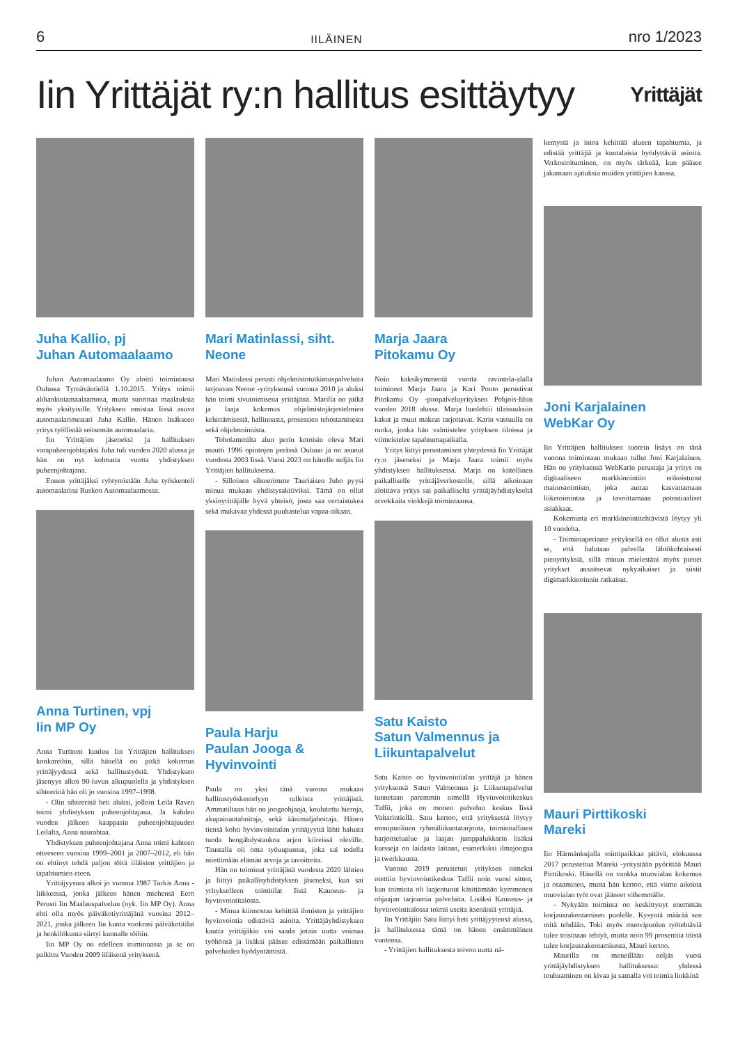6 IILÄINEN nro 1/2023
Iin Yrittäjät ry:n hallitus esittäytyy Yrittäjät
Juha Kallio, pj
Juhan Automaalaamo
Juhan Automaalaamo Oy aloitti toimintansa Oulussa Tyrnäväntiellä 1.10.2015. Yritys toimii alihankintamaalaamona, mutta suorittaa maalauksia myös yksityisille. Yrityksen omistaa Iissä asuva automaalarimestari Juha Kallio. Hänen lisäkseen yritys työllistää seitsemän automaalaria.
Iin Yrittäjien jäseneksi ja hallituksen varapuheenjohtajaksi Juha tuli vuoden 2020 alussa ja hän on nyt kolmatta vuotta yhdistyksen puheenjohtajana.
Ennen yrittäjäksi ryhtymistään Juha työskenteli automaalarina Ruskon Automaalaamossa.
Anna Turtinen, vpj
Iin MP Oy
Anna Turtinen kuuluu Iin Yrittäjien hallituksen konkareihin, sillä hänellä on pitkä kokemus yrittäjyydestä sekä hallitustyöstä. Yhdistyksen jäsenyys alkoi 90-luvun alkupuolella ja yhdistyksen sihteerinä hän oli jo vuosina 1997–1998.
- Olin sihteerinä heti aluksi, jolloin Leila Raven toimi yhdistyksen puheenjohtajana. Ja kahden vuoden jälkeen kaappasin puheenjohtajuuden Leilalta, Anna naurahtaa.
Yhdistyksen puheenjohtajana Anna toimi kahteen otteeseen vuosina 1999–2001 ja 2007–2012, eli hän on ehtinyt tehdä paljon töitä iiläisten yrittäjien ja tapahtumien eteen.
Yrittäjyysura alkoi jo vuonna 1987 Turkis Anna -liikkeessä, jonka jälkeen hänen miehensä Eero Perusti Iin Maalauspalvelun (nyk. Iin MP Oy). Anna ehti olla myös päiväkotiyrittäjänä vuosina 2012–2021, jonka jälkeen Iin kunta vuokrasi päiväkotitilat ja henkilökunta siirtyi kunnalle töihin.
Iin MP Oy on edelleen toiminnassa ja se on palkittu Vuoden 2009 iiläisenä yrityksenä.
Mari Matinlassi, siht.
Neone
Mari Matinlassi perusti ohjelmistotutkimuspalveluita tarjoavan Neone -yrityksensä vuonna 2010 ja aluksi hän toimi sivutoimisena yrittäjänä. Marilla on pitkä ja laaja kokemus ohjelmistojärjestelmien kehittämisestä, hallinnasta, prosessien tehostamisesta sekä ohjelmoinnista.
Toholammilta alun perin kotoisin oleva Mari muutti 1996 opintojen perässä Ouluun ja on asunut vuodesta 2003 Iissä. Vuosi 2023 on hänelle neljäs Iin Yrittäjien hallituksessa.
- Silloinen sihteerimme Tauriaisen Juho pyysi minua mukaan yhdistysaktiiviksi. Tämä on ollut yksinyrittäjälle hyvä yhteisö, josta saa vertaistukea sekä mukavaa yhdessä puuhastelua vapaa-aikaan.
Paula Harju
Paulan Jooga & Hyvinvointi
Paula on yksi tänä vuonna mukaan hallitustyöskentelyyn tulleista yrittäjistä. Ammatiltaan hän on joogaohjaaja, koulutettu hieroja, akupainantahoitaja, sekä äänimaljahoitaja. Hänen tiensä kohti hyvinvointialan yrittäjyyttä lähti halusta tuoda hengähdystaukoa arjen kiireissä oleville. Taustalla oli oma työuupumus, joka sai todella miettimään elämän arvoja ja tavoitteita.
Hän on toiminut yrittäjänä vuodesta 2020 lähtien ja liittyi paikallisyhdistyksen jäseneksi, kun sai yritykselleen toimitilat Iistä Kauneus- ja hyvinvointitalosta.
- Minua kiinnostaa kehittää ihmisten ja yrittäjien hyvinvointia edistäviä asioita. Yrittäjäyhdistyksen kautta yrittäjäkin voi saada jotain uutta voimaa työhönsä ja lisäksi pääsee edistämään paikallisten palveluiden hyödyntämistä.
Marja Jaara
Pitokamu Oy
Noin kaksikymmentä vuotta ravintola-alalla toimineet Marja Jaara ja Kari Ponto perustivat Pitokamu Oy -pitopalveluyrityksen Pohjois-Iihin vuoden 2018 alussa. Marja huolehtii tilaisuuksiin kakut ja muut makeat tarjottavat. Karin vastuulla on ruoka, jonka hän valmistelee yrityksen tiloissa ja viimeistelee tapahtumapaikalla.
Yritys liittyi perustamisen yhteydessä Iin Yrittäjät ry:n jäseneksi ja Marja Jaara toimii myös yhdistyksen hallituksessa. Marja on kiitollinen paikalliselle yrittäjäverkostolle, sillä aikoinaan aloittava yritys sai paikalliselta yrittäjäyhdistykseltä arvokkaita vinkkejä toimintaansa.
Satu Kaisto
Satun Valmennus ja Liikuntapalvelut
Satu Kaisto on hyvinvointialan yrittäjä ja hänen yrityksensä Satun Valmennus ja Liikuntapalvelut tunnetaan paremmin nimellä Hyvinvointikeskus Taffii, joka on monen palvelun keskus Iissä Valtarintiellä. Satu kertoo, että yrityksestä löytyy monipuolinen ryhmäliikuntatarjonta, toiminnallinen harjoittelualue ja laajan jumppalukkarin lisäksi kursseja on laidasta laitaan, esimerkiksi ilmajoogaa ja twerkkausta.
Vuonna 2019 perustetun yrityksen nimeksi otettiin hyvinvointikeskus Taffii noin vuosi sitten, kun toiminta oli laajentunut käsittämään kymmenen ohjaajan tarjoamia palveluita. Lisäksi Kauneus- ja hyvinvointitalossa toimii useita itsenäisiä yrittäjiä.
Iin Yrittäjiin Satu liittyi heti yrittäjyytensä alussa, ja hallituksessa tämä on hänen ensimmäinen vuotensa.
- Yrittäjien hallituksesta toivon uutta nä-
kemystä ja intoa kehittää alueen tapahtumia, ja edistää yrittäjiä ja kuntalaisia hyödyttäviä asioita. Verkostoituminen, on myös tärkeää, kun pääsee jakamaan ajatuksia muiden yrittäjien kanssa.
Joni Karjalainen
WebKar Oy
Iin Yrittäjien hallituksen tuorein lisäys on tänä vuonna toimintaan mukaan tullut Joni Karjalainen. Hän on yrityksensä WebKarin perustaja ja yritys on digitaaliseen markkinointiin erikoistunut mainostoimisto, joka auttaa kasvattamaan liiketoimintaa ja tavoittamaan potentiaaliset asiakkaat.
Kokemusta eri markkinointitehtävistä löytyy yli 10 vuodelta.
- Toimintaperiaate yrityksellä on ollut alusta asti se, että halutaan palvella lähtökohtaisesti pienyrityksiä, sillä minun mielestäni myös pienet yritykset ansaitsevat nykyaikaiset ja siistit digimarkkinoinnin ratkaisut.
Mauri Pirttikoski
Mareki
Iin Härmänkujalla toimipaikkaa pitävä, elokuussa 2017 perustettua Mareki -yritystään pyörittää Mauri Pirttikoski. Hänellä on vankka muovialan kokemus ja osaaminen, mutta hän kertoo, että viime aikoina muovialan työt ovat jääneet vähemmälle.
- Nykyään toiminta on keskittynyt enemmän korjausrakentamisen puolelle. Kysyntä määrää sen mitä tehdään. Toki myös muovipuolen työtehtäviä tulee toisinaan tehtyä, mutta noin 99 prosenttia töistä tulee korjausrakentamisesta, Mauri kertoo.
Maurilla on meneillään neljäs vuosi yrittäjäyhdistyksen hallituksessa: yhdessä touhuaminen on kivaa ja samalla voi toimia linkkinä